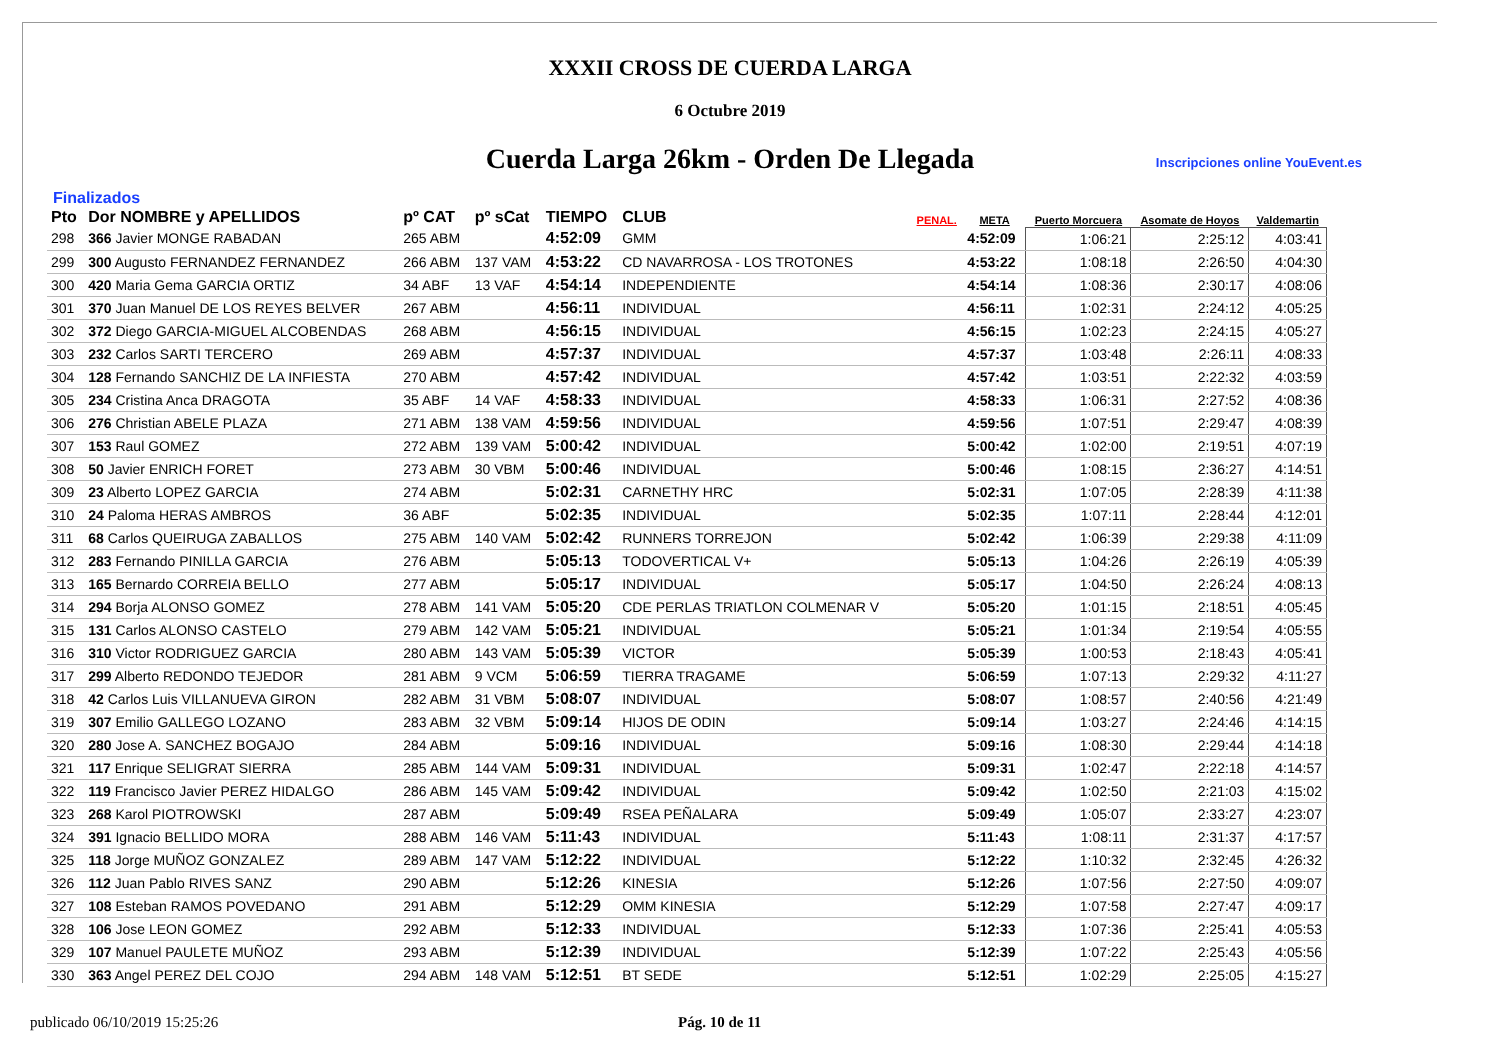XXXII CROSS DE CUERDA LARGA
6 Octubre 2019
Cuerda Larga 26km - Orden De Llegada Inscripciones online YouEvent.es
Finalizados
| Pto | Dor NOMBRE y APELLIDOS | pº CAT | pº sCat | TIEMPO | CLUB | PENAL. | META | Puerto Morcuera | Asomate de Hoyos | Valdemartin |
| --- | --- | --- | --- | --- | --- | --- | --- | --- | --- | --- |
| 298 | 366 Javier MONGE RABADAN | 265 ABM | | 4:52:09 | GMM | | 4:52:09 | 1:06:21 | 2:25:12 | 4:03:41 |
| 299 | 300 Augusto FERNANDEZ FERNANDEZ | 266 ABM | 137 VAM | 4:53:22 | CD NAVARROSA - LOS TROTONES | | 4:53:22 | 1:08:18 | 2:26:50 | 4:04:30 |
| 300 | 420 Maria Gema GARCIA ORTIZ | 34 ABF | 13 VAF | 4:54:14 | INDEPENDIENTE | | 4:54:14 | 1:08:36 | 2:30:17 | 4:08:06 |
| 301 | 370 Juan Manuel DE LOS REYES BELVER | 267 ABM | | 4:56:11 | INDIVIDUAL | | 4:56:11 | 1:02:31 | 2:24:12 | 4:05:25 |
| 302 | 372 Diego GARCIA-MIGUEL ALCOBENDAS | 268 ABM | | 4:56:15 | INDIVIDUAL | | 4:56:15 | 1:02:23 | 2:24:15 | 4:05:27 |
| 303 | 232 Carlos SARTI TERCERO | 269 ABM | | 4:57:37 | INDIVIDUAL | | 4:57:37 | 1:03:48 | 2:26:11 | 4:08:33 |
| 304 | 128 Fernando SANCHIZ DE LA INFIESTA | 270 ABM | | 4:57:42 | INDIVIDUAL | | 4:57:42 | 1:03:51 | 2:22:32 | 4:03:59 |
| 305 | 234 Cristina Anca DRAGOTA | 35 ABF | 14 VAF | 4:58:33 | INDIVIDUAL | | 4:58:33 | 1:06:31 | 2:27:52 | 4:08:36 |
| 306 | 276 Christian ABELE PLAZA | 271 ABM | 138 VAM | 4:59:56 | INDIVIDUAL | | 4:59:56 | 1:07:51 | 2:29:47 | 4:08:39 |
| 307 | 153 Raul GOMEZ | 272 ABM | 139 VAM | 5:00:42 | INDIVIDUAL | | 5:00:42 | 1:02:00 | 2:19:51 | 4:07:19 |
| 308 | 50 Javier ENRICH FORET | 273 ABM | 30 VBM | 5:00:46 | INDIVIDUAL | | 5:00:46 | 1:08:15 | 2:36:27 | 4:14:51 |
| 309 | 23 Alberto LOPEZ GARCIA | 274 ABM | | 5:02:31 | CARNETHY HRC | | 5:02:31 | 1:07:05 | 2:28:39 | 4:11:38 |
| 310 | 24 Paloma HERAS AMBROS | 36 ABF | | 5:02:35 | INDIVIDUAL | | 5:02:35 | 1:07:11 | 2:28:44 | 4:12:01 |
| 311 | 68 Carlos QUEIRUGA ZABALLOS | 275 ABM | 140 VAM | 5:02:42 | RUNNERS TORREJON | | 5:02:42 | 1:06:39 | 2:29:38 | 4:11:09 |
| 312 | 283 Fernando PINILLA GARCIA | 276 ABM | | 5:05:13 | TODOVERTICAL V+ | | 5:05:13 | 1:04:26 | 2:26:19 | 4:05:39 |
| 313 | 165 Bernardo CORREIA BELLO | 277 ABM | | 5:05:17 | INDIVIDUAL | | 5:05:17 | 1:04:50 | 2:26:24 | 4:08:13 |
| 314 | 294 Borja ALONSO GOMEZ | 278 ABM | 141 VAM | 5:05:20 | CDE PERLAS TRIATLON COLMENAR V | | 5:05:20 | 1:01:15 | 2:18:51 | 4:05:45 |
| 315 | 131 Carlos ALONSO CASTELO | 279 ABM | 142 VAM | 5:05:21 | INDIVIDUAL | | 5:05:21 | 1:01:34 | 2:19:54 | 4:05:55 |
| 316 | 310 Victor RODRIGUEZ GARCIA | 280 ABM | 143 VAM | 5:05:39 | VICTOR | | 5:05:39 | 1:00:53 | 2:18:43 | 4:05:41 |
| 317 | 299 Alberto REDONDO TEJEDOR | 281 ABM | 9 VCM | 5:06:59 | TIERRA TRAGAME | | 5:06:59 | 1:07:13 | 2:29:32 | 4:11:27 |
| 318 | 42 Carlos Luis VILLANUEVA GIRON | 282 ABM | 31 VBM | 5:08:07 | INDIVIDUAL | | 5:08:07 | 1:08:57 | 2:40:56 | 4:21:49 |
| 319 | 307 Emilio GALLEGO LOZANO | 283 ABM | 32 VBM | 5:09:14 | HIJOS DE ODIN | | 5:09:14 | 1:03:27 | 2:24:46 | 4:14:15 |
| 320 | 280 Jose A. SANCHEZ BOGAJO | 284 ABM | | 5:09:16 | INDIVIDUAL | | 5:09:16 | 1:08:30 | 2:29:44 | 4:14:18 |
| 321 | 117 Enrique SELIGRAT SIERRA | 285 ABM | 144 VAM | 5:09:31 | INDIVIDUAL | | 5:09:31 | 1:02:47 | 2:22:18 | 4:14:57 |
| 322 | 119 Francisco Javier PEREZ HIDALGO | 286 ABM | 145 VAM | 5:09:42 | INDIVIDUAL | | 5:09:42 | 1:02:50 | 2:21:03 | 4:15:02 |
| 323 | 268 Karol PIOTROWSKI | 287 ABM | | 5:09:49 | RSEA PEÑALARA | | 5:09:49 | 1:05:07 | 2:33:27 | 4:23:07 |
| 324 | 391 Ignacio BELLIDO MORA | 288 ABM | 146 VAM | 5:11:43 | INDIVIDUAL | | 5:11:43 | 1:08:11 | 2:31:37 | 4:17:57 |
| 325 | 118 Jorge MUÑOZ GONZALEZ | 289 ABM | 147 VAM | 5:12:22 | INDIVIDUAL | | 5:12:22 | 1:10:32 | 2:32:45 | 4:26:32 |
| 326 | 112 Juan Pablo RIVES SANZ | 290 ABM | | 5:12:26 | KINESIA | | 5:12:26 | 1:07:56 | 2:27:50 | 4:09:07 |
| 327 | 108 Esteban RAMOS POVEDANO | 291 ABM | | 5:12:29 | OMM KINESIA | | 5:12:29 | 1:07:58 | 2:27:47 | 4:09:17 |
| 328 | 106 Jose LEON GOMEZ | 292 ABM | | 5:12:33 | INDIVIDUAL | | 5:12:33 | 1:07:36 | 2:25:41 | 4:05:53 |
| 329 | 107 Manuel PAULETE MUÑOZ | 293 ABM | | 5:12:39 | INDIVIDUAL | | 5:12:39 | 1:07:22 | 2:25:43 | 4:05:56 |
| 330 | 363 Angel PEREZ DEL COJO | 294 ABM | 148 VAM | 5:12:51 | BT SEDE | | 5:12:51 | 1:02:29 | 2:25:05 | 4:15:27 |
publicado 06/10/2019 15:25:26 Pág. 10 de 11